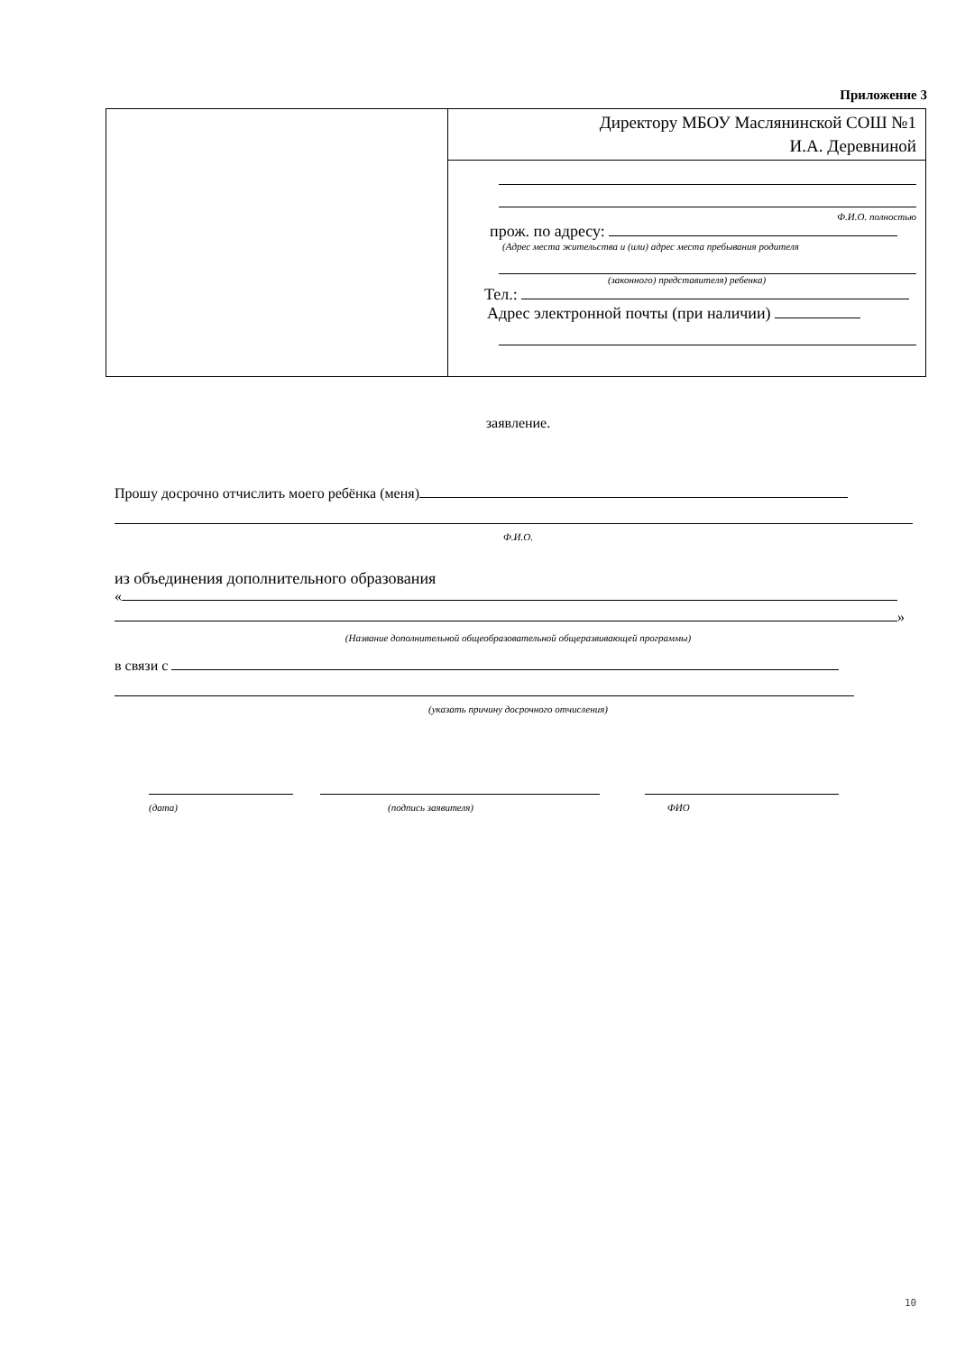Приложение 3
| | Директору МБОУ Маслянинской СОШ №1 И.А. Деревниной |
| | Ф.И.О. полностью прож. по адресу: (Адрес места жительства и (или) адрес места пребывания родителя (законного) представителя) ребенка) Тел.: Адрес электронной почты (при наличии) |
заявление.
Прошу досрочно отчислить моего ребёнка (меня)
Ф.И.О.
из объединения дополнительного образования
«
»
(Название дополнительной общеобразовательной общеразвивающей программы)
в связи с
(указать причину досрочного отчисления)
(дата) (подпись заявителя) ФИО
10